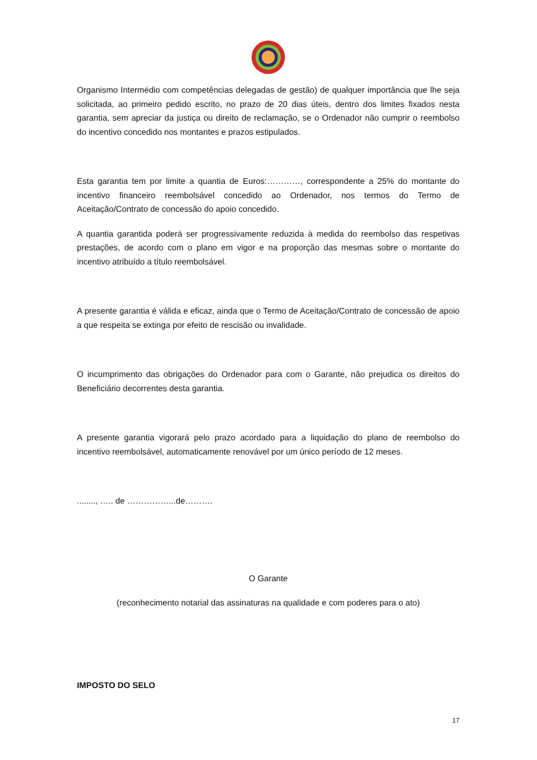Organismo Intermédio com competências delegadas de gestão) de qualquer importância que lhe seja solicitada, ao primeiro pedido escrito, no prazo de 20 dias úteis, dentro dos limites fixados nesta garantia, sem apreciar da justiça ou direito de reclamação, se o Ordenador não cumprir o reembolso do incentivo concedido nos montantes e prazos estipulados.
Esta garantia tem por limite a quantia de Euros:…………, correspondente a 25% do montante do incentivo financeiro reembolsável concedido ao Ordenador, nos termos do Termo de Aceitação/Contrato de concessão do apoio concedido.
A quantia garantida poderá ser progressivamente reduzida à medida do reembolso das respetivas prestações, de acordo com o plano em vigor e na proporção das mesmas sobre o montante do incentivo atribuído a título reembolsável.
A presente garantia é válida e eficaz, ainda que o Termo de Aceitação/Contrato de concessão de apoio a que respeita se extinga por efeito de rescisão ou invalidade.
O incumprimento das obrigações do Ordenador para com o Garante, não prejudica os direitos do Beneficiário decorrentes desta garantia.
A presente garantia vigorará pelo prazo acordado para a liquidação do plano de reembolso do incentivo reembolsável, automaticamente renovável por um único período de 12 meses.
........, ….. de ……………...de……….
O Garante
(reconhecimento notarial das assinaturas na qualidade e com poderes para o ato)
IMPOSTO DO SELO
17